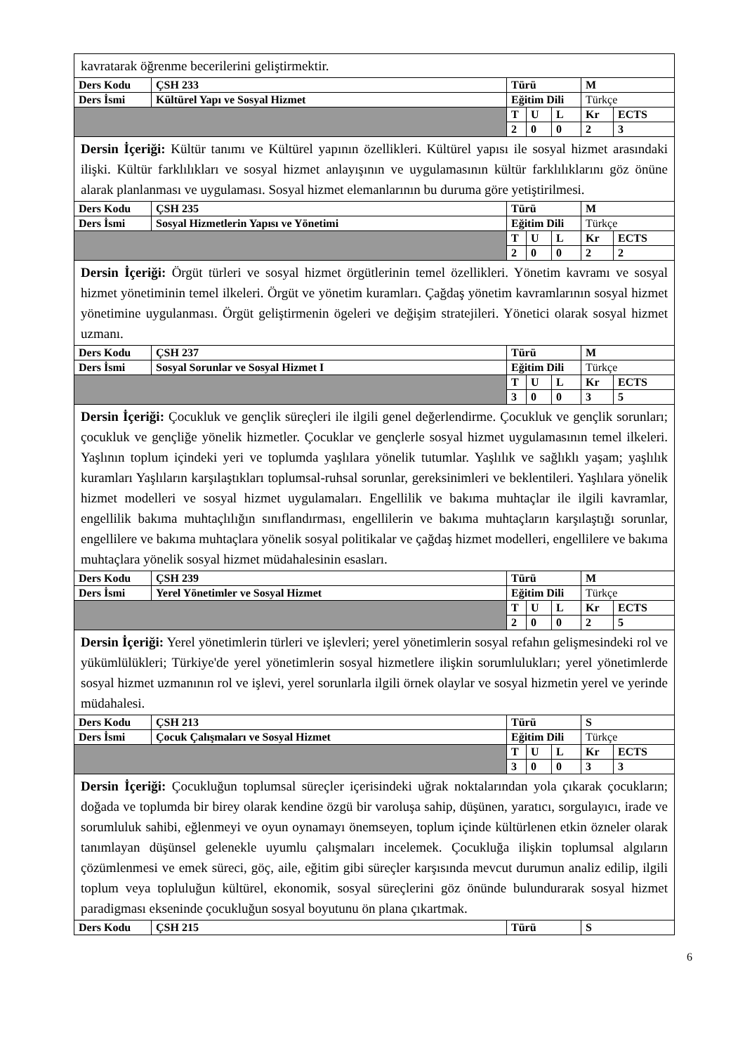| kavratarak öğrenme becerilerini geliştirmektir. | | | | | | |
| Ders Kodu | ÇSH 233 | Türü | | | M | |
| Ders İsmi | Kültürel Yapı ve Sosyal Hizmet | Eğitim Dili | | | Türkçe | |
| | | T | U | L | Kr | ECTS |
| | | 2 | 0 | 0 | 2 | 3 |
| Dersin İçeriği: Kültür tanımı ve Kültürel yapının özellikleri. Kültürel yapısı ile sosyal hizmet arasındaki ilişki. Kültür farklılıkları ve sosyal hizmet anlayışının ve uygulamasının kültür farklılıklarını göz önüne alarak planlanması ve uygulaması. Sosyal hizmet elemanlarının bu duruma göre yetiştirilmesi. | | | | | | |
| Ders Kodu | ÇSH 235 | Türü | | | M | |
| Ders İsmi | Sosyal Hizmetlerin Yapısı ve Yönetimi | Eğitim Dili | | | Türkçe | |
| | | T | U | L | Kr | ECTS |
| | | 2 | 0 | 0 | 2 | 2 |
| Dersin İçeriği: Örgüt türleri ve sosyal hizmet örgütlerinin temel özellikleri. Yönetim kavramı ve sosyal hizmet yönetiminin temel ilkeleri. Örgüt ve yönetim kuramları. Çağdaş yönetim kavramlarının sosyal hizmet yönetimine uygulanması. Örgüt geliştirmenin ögeleri ve değişim stratejileri. Yönetici olarak sosyal hizmet uzmanı. | | | | | | |
| Ders Kodu | ÇSH 237 | Türü | | | M | |
| Ders İsmi | Sosyal Sorunlar ve Sosyal Hizmet I | Eğitim Dili | | | Türkçe | |
| | | T | U | L | Kr | ECTS |
| | | 3 | 0 | 0 | 3 | 5 |
| Dersin İçeriği: Çocukluk ve gençlik süreçleri ile ilgili genel değerlendirme. Çocukluk ve gençlik sorunları; çocukluk ve gençliğe yönelik hizmetler. Çocuklar ve gençlerle sosyal hizmet uygulamasının temel ilkeleri. Yaşlının toplum içindeki yeri ve toplumda yaşlılara yönelik tutumlar. Yaşlılık ve sağlıklı yaşam; yaşlılık kuramları Yaşlıların karşılaştıkları toplumsal-ruhsal sorunlar, gereksinimleri ve beklentileri. Yaşlılara yönelik hizmet modelleri ve sosyal hizmet uygulamaları. Engellilik ve bakıma muhtaçlar ile ilgili kavramlar, engellilik bakıma muhtaçlılığın sınıflandırması, engellilerin ve bakıma muhtaçların karşılaştığı sorunlar, engellilere ve bakıma muhtaçlara yönelik sosyal politikalar ve çağdaş hizmet modelleri, engellilere ve bakıma muhtaçlara yönelik sosyal hizmet müdahalesinin esasları. | | | | | | |
| Ders Kodu | ÇSH 239 | Türü | | | M | |
| Ders İsmi | Yerel Yönetimler ve Sosyal Hizmet | Eğitim Dili | | | Türkçe | |
| | | T | U | L | Kr | ECTS |
| | | 2 | 0 | 0 | 2 | 5 |
| Dersin İçeriği: Yerel yönetimlerin türleri ve işlevleri; yerel yönetimlerin sosyal refahın gelişmesindeki rol ve yükümlülükleri; Türkiye'de yerel yönetimlerin sosyal hizmetlere ilişkin sorumlulukları; yerel yönetimlerde sosyal hizmet uzmanının rol ve işlevi, yerel sorunlarla ilgili örnek olaylar ve sosyal hizmetin yerel ve yerinde müdahalesi. | | | | | | |
| Ders Kodu | ÇSH 213 | Türü | | | S | |
| Ders İsmi | Çocuk Çalışmaları ve Sosyal Hizmet | Eğitim Dili | | | Türkçe | |
| | | T | U | L | Kr | ECTS |
| | | 3 | 0 | 0 | 3 | 3 |
| Dersin İçeriği: Çocukluğun toplumsal süreçler içerisindeki uğrak noktalarından yola çıkarak çocukların; doğada ve toplumda bir birey olarak kendine özgü bir varoluşa sahip, düşünen, yaratıcı, sorgulayıcı, irade ve sorumluluk sahibi, eğlenmeyi ve oyun oynamayı önemseyen, toplum içinde kültürlenen etkin özneler olarak tanımlayan düşünsel gelenekle uyumlu çalışmaları incelemek. Çocukluğa ilişkin toplumsal algıların çözümlenmesi ve emek süreci, göç, aile, eğitim gibi süreçler karşısında mevcut durumun analiz edilip, ilgili toplum veya topluluğun kültürel, ekonomik, sosyal süreçlerini göz önünde bulundurarak sosyal hizmet paradigması ekseninde çocukluğun sosyal boyutunu ön plana çıkartmak. | | | | | | |
| Ders Kodu | ÇSH 215 | Türü | | | S | |
6